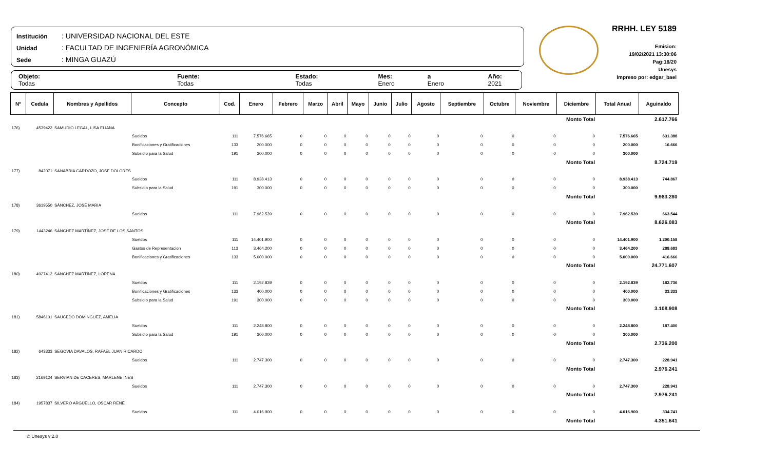Institución: UNIVERSIDAD NACIONAL DEL ESTE
Unidad: FACULTAD DE INGENIERÍA AGRONÓMICA
Sede: MINGA GUAZÚ
Objeto: Todas Fuente: Todas Estado: Todas Mes: Enero a Enero Año: 2021
RRHH. LEY 5189
Emision:
19/02/2021 13:30:06
Pag:18/20
Unesys
Impreso por: edgar_bael
| Nº | Cedula | Nombres y Apellidos | Concepto | Cod. | Enero | Febrero | Marzo | Abril | Mayo | Junio | Julio | Agosto | Septiembre | Octubre | Noviembre | Diciembre | Total Anual | Aguinaldo |
| --- | --- | --- | --- | --- | --- | --- | --- | --- | --- | --- | --- | --- | --- | --- | --- | --- | --- | --- |
| Monto Total | | | | | | | | | | | | | | | | | 2.617.766 | |
| 176) | 4539422 | SAMUDIO LEGAL, LISA ELIANA | | | | | | | | | | | | | | | | |
| | | | Sueldos | 111 | 7.576.665 | 0 | 0 | 0 | 0 | 0 | 0 | 0 | 0 | 0 | 0 | 0 | 7.576.665 | 631.388 |
| | | | Bonificaciones y Gratificaciones | 133 | 200.000 | 0 | 0 | 0 | 0 | 0 | 0 | 0 | 0 | 0 | 0 | 0 | 200.000 | 16.666 |
| | | | Subsidio para la Salud | 191 | 300.000 | 0 | 0 | 0 | 0 | 0 | 0 | 0 | 0 | 0 | 0 | 0 | 300.000 | |
| Monto Total | | | | | | | | | | | | | | | | | 8.724.719 | |
| 177) | 842071 | SANABRIA CARDOZO, JOSE DOLORES | | | | | | | | | | | | | | | | |
| | | | Sueldos | 111 | 8.938.413 | 0 | 0 | 0 | 0 | 0 | 0 | 0 | 0 | 0 | 0 | 0 | 8.938.413 | 744.867 |
| | | | Subsidio para la Salud | 191 | 300.000 | 0 | 0 | 0 | 0 | 0 | 0 | 0 | 0 | 0 | 0 | 0 | 300.000 | |
| Monto Total | | | | | | | | | | | | | | | | | 9.983.280 | |
| 178) | 3619550 | SÁNCHEZ, JOSÉ MARIA | | | | | | | | | | | | | | | | |
| | | | Sueldos | 111 | 7.962.539 | 0 | 0 | 0 | 0 | 0 | 0 | 0 | 0 | 0 | 0 | 0 | 7.962.539 | 663.544 |
| Monto Total | | | | | | | | | | | | | | | | | 8.626.083 | |
| 179) | 1443246 | SÁNCHEZ MARTÍNEZ, JOSÉ DE LOS SANTOS | | | | | | | | | | | | | | | | |
| | | | Sueldos | 111 | 14.401.900 | 0 | 0 | 0 | 0 | 0 | 0 | 0 | 0 | 0 | 0 | 0 | 14.401.900 | 1.200.158 |
| | | | Gastos de Representacion | 113 | 3.464.200 | 0 | 0 | 0 | 0 | 0 | 0 | 0 | 0 | 0 | 0 | 0 | 3.464.200 | 288.683 |
| | | | Bonificaciones y Gratificaciones | 133 | 5.000.000 | 0 | 0 | 0 | 0 | 0 | 0 | 0 | 0 | 0 | 0 | 0 | 5.000.000 | 416.666 |
| Monto Total | | | | | | | | | | | | | | | | | 24.771.607 | |
| 180) | 4927412 | SÁNCHEZ MARTINEZ, LORENA | | | | | | | | | | | | | | | | |
| | | | Sueldos | 111 | 2.192.839 | 0 | 0 | 0 | 0 | 0 | 0 | 0 | 0 | 0 | 0 | 0 | 2.192.839 | 182.736 |
| | | | Bonificaciones y Gratificaciones | 133 | 400.000 | 0 | 0 | 0 | 0 | 0 | 0 | 0 | 0 | 0 | 0 | 0 | 400.000 | 33.333 |
| | | | Subsidio para la Salud | 191 | 300.000 | 0 | 0 | 0 | 0 | 0 | 0 | 0 | 0 | 0 | 0 | 0 | 300.000 | |
| Monto Total | | | | | | | | | | | | | | | | | 3.108.908 | |
| 181) | 5846101 | SAUCEDO DOMINGUEZ, AMELIA | | | | | | | | | | | | | | | | |
| | | | Sueldos | 111 | 2.248.800 | 0 | 0 | 0 | 0 | 0 | 0 | 0 | 0 | 0 | 0 | 0 | 2.248.800 | 187.400 |
| | | | Subsidio para la Salud | 191 | 300.000 | 0 | 0 | 0 | 0 | 0 | 0 | 0 | 0 | 0 | 0 | 0 | 300.000 | |
| Monto Total | | | | | | | | | | | | | | | | | 2.736.200 | |
| 182) | 643333 | SEGOVIA DAVALOS, RAFAEL JUAN RICARDO | | | | | | | | | | | | | | | | |
| | | | Sueldos | 111 | 2.747.300 | 0 | 0 | 0 | 0 | 0 | 0 | 0 | 0 | 0 | 0 | 0 | 2.747.300 | 228.941 |
| Monto Total | | | | | | | | | | | | | | | | | 2.976.241 | |
| 183) | 2169124 | SERVIAN DE CACERES, MARLENE INES | | | | | | | | | | | | | | | | |
| | | | Sueldos | 111 | 2.747.300 | 0 | 0 | 0 | 0 | 0 | 0 | 0 | 0 | 0 | 0 | 0 | 2.747.300 | 228.941 |
| Monto Total | | | | | | | | | | | | | | | | | 2.976.241 | |
| 184) | 1957837 | SILVERO ARGÜELLO, OSCAR RENÉ | | | | | | | | | | | | | | | | |
| | | | Sueldos | 111 | 4.016.900 | 0 | 0 | 0 | 0 | 0 | 0 | 0 | 0 | 0 | 0 | 0 | 4.016.900 | 334.741 |
| Monto Total | | | | | | | | | | | | | | | | | 4.351.641 | |
© Unesys v:2.0